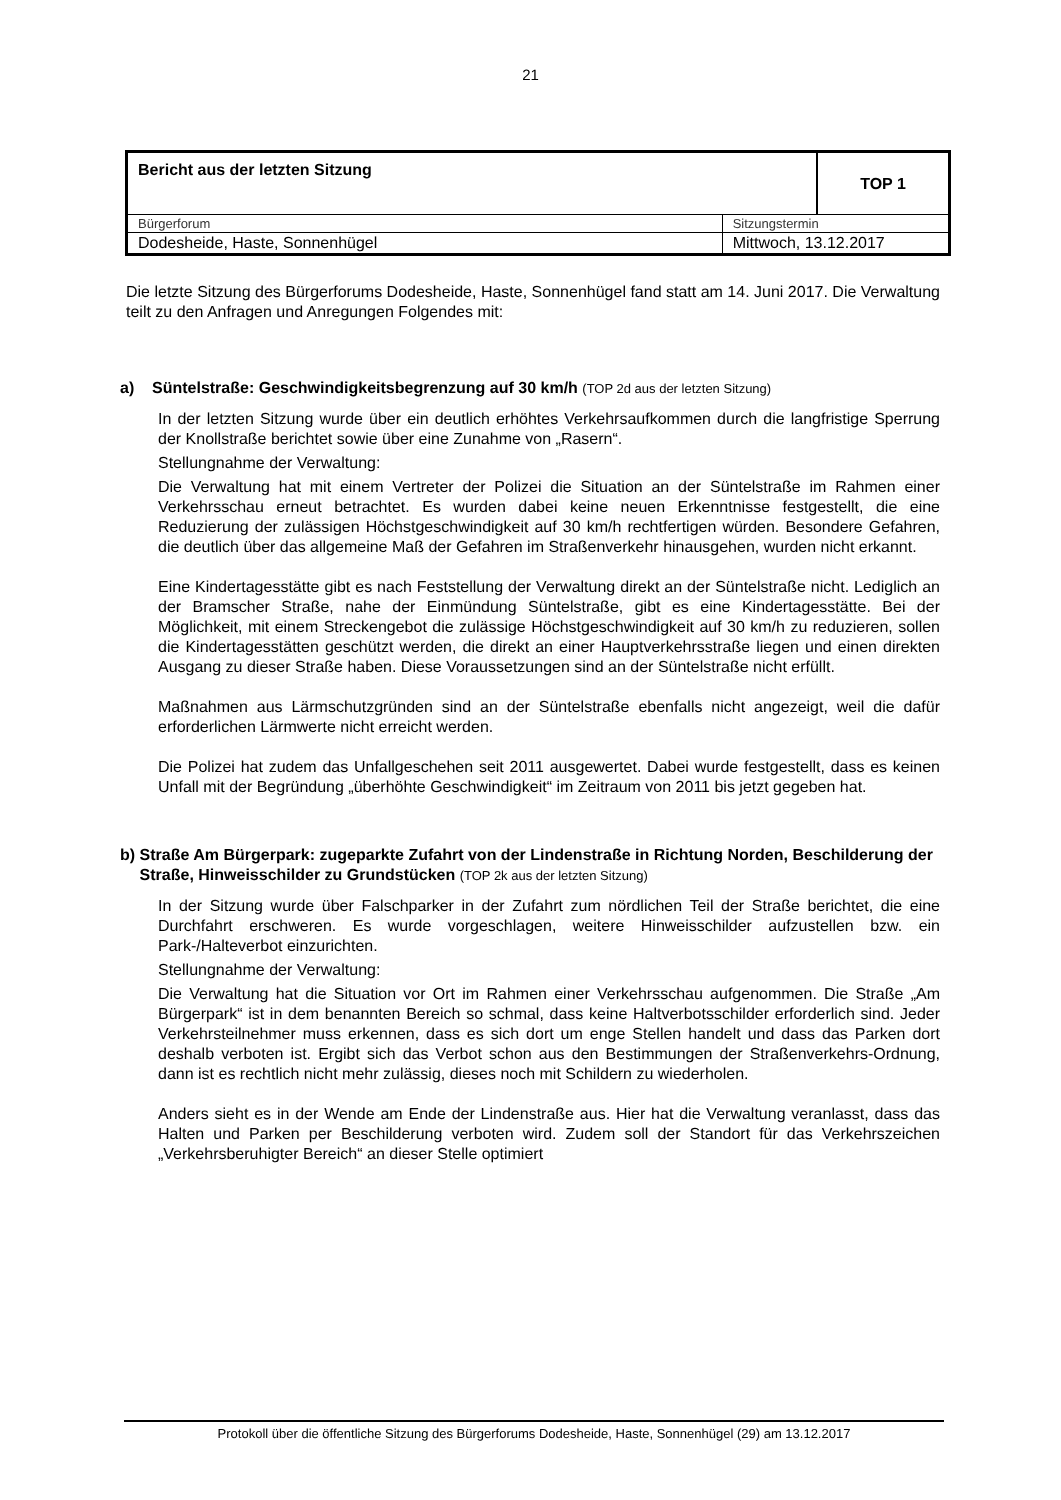21
| Bericht aus der letzten Sitzung | | TOP 1 |
| Bürgerforum | Sitzungstermin | |
| Dodesheide, Haste, Sonnenhügel | Mittwoch, 13.12.2017 | |
Die letzte Sitzung des Bürgerforums Dodesheide, Haste, Sonnenhügel fand statt am 14. Juni 2017. Die Verwaltung teilt zu den Anfragen und Anregungen Folgendes mit:
a) Süntelstraße: Geschwindigkeitsbegrenzung auf 30 km/h (TOP 2d aus der letzten Sitzung)
In der letzten Sitzung wurde über ein deutlich erhöhtes Verkehrsaufkommen durch die langfristige Sperrung der Knollstraße berichtet sowie über eine Zunahme von „Rasern“.
Stellungnahme der Verwaltung:
Die Verwaltung hat mit einem Vertreter der Polizei die Situation an der Süntelstraße im Rahmen einer Verkehrsschau erneut betrachtet. Es wurden dabei keine neuen Erkenntnisse festgestellt, die eine Reduzierung der zulässigen Höchstgeschwindigkeit auf 30 km/h rechtfertigen würden. Besondere Gefahren, die deutlich über das allgemeine Maß der Gefahren im Straßenverkehr hinausgehen, wurden nicht erkannt.
Eine Kindertagesstätte gibt es nach Feststellung der Verwaltung direkt an der Süntelstraße nicht. Lediglich an der Bramscher Straße, nahe der Einmündung Süntelstraße, gibt es eine Kindertagesstätte. Bei der Möglichkeit, mit einem Streckengebot die zulässige Höchstgeschwindigkeit auf 30 km/h zu reduzieren, sollen die Kindertagesstätten geschützt werden, die direkt an einer Hauptverkehrsstraße liegen und einen direkten Ausgang zu dieser Straße haben. Diese Voraussetzungen sind an der Süntelstraße nicht erfüllt.
Maßnahmen aus Lärmschutzgründen sind an der Süntelstraße ebenfalls nicht angezeigt, weil die dafür erforderlichen Lärmwerte nicht erreicht werden.
Die Polizei hat zudem das Unfallgeschehen seit 2011 ausgewertet. Dabei wurde festgestellt, dass es keinen Unfall mit der Begründung „überhöhte Geschwindigkeit“ im Zeitraum von 2011 bis jetzt gegeben hat.
b) Straße Am Bürgerpark: zugeparkte Zufahrt von der Lindenstraße in Richtung Norden, Beschilderung der Straße, Hinweisschilder zu Grundstücken (TOP 2k aus der letzten Sitzung)
In der Sitzung wurde über Falschparker in der Zufahrt zum nördlichen Teil der Straße berichtet, die eine Durchfahrt erschweren. Es wurde vorgeschlagen, weitere Hinweisschilder aufzustellen bzw. ein Park-/Halteverbot einzurichten.
Stellungnahme der Verwaltung:
Die Verwaltung hat die Situation vor Ort im Rahmen einer Verkehrsschau aufgenommen. Die Straße „Am Bürgerpark“ ist in dem benannten Bereich so schmal, dass keine Haltverbotsschilder erforderlich sind. Jeder Verkehrsteilnehmer muss erkennen, dass es sich dort um enge Stellen handelt und dass das Parken dort deshalb verboten ist. Ergibt sich das Verbot schon aus den Bestimmungen der Straßenverkehrs-Ordnung, dann ist es rechtlich nicht mehr zulässig, dieses noch mit Schildern zu wiederholen.
Anders sieht es in der Wende am Ende der Lindenstraße aus. Hier hat die Verwaltung veranlasst, dass das Halten und Parken per Beschilderung verboten wird. Zudem soll der Standort für das Verkehrszeichen „Verkehrsberuhigter Bereich“ an dieser Stelle optimiert
Protokoll über die öffentliche Sitzung des Bürgerforums Dodesheide, Haste, Sonnenhügel (29) am 13.12.2017